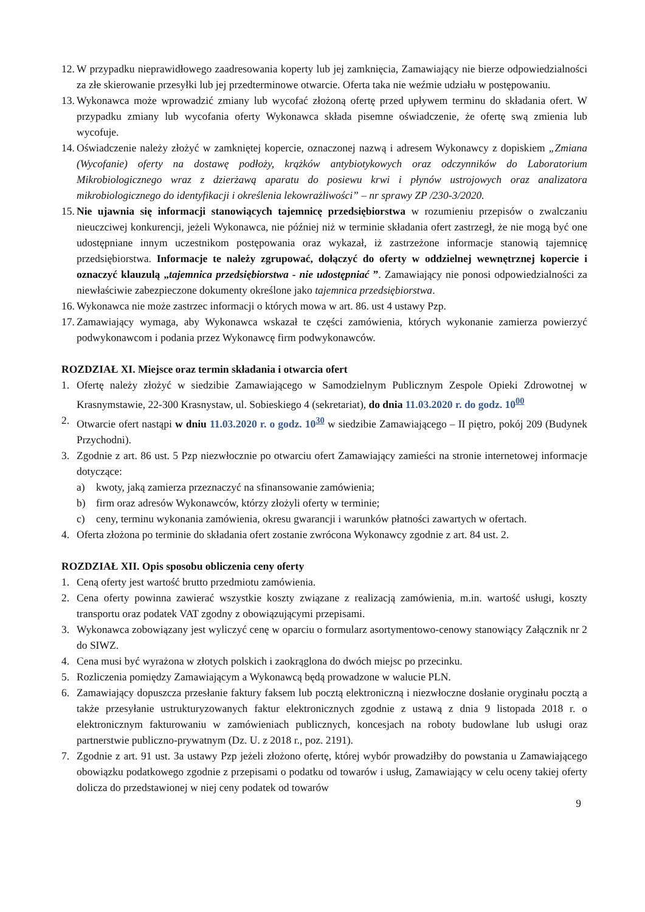12. W przypadku nieprawidłowego zaadresowania koperty lub jej zamknięcia, Zamawiający nie bierze odpowiedzialności za złe skierowanie przesyłki lub jej przedterminowe otwarcie. Oferta taka nie weźmie udziału w postępowaniu.
13. Wykonawca może wprowadzić zmiany lub wycofać złożoną ofertę przed upływem terminu do składania ofert. W przypadku zmiany lub wycofania oferty Wykonawca składa pisemne oświadczenie, że ofertę swą zmienia lub wycofuje.
14. Oświadczenie należy złożyć w zamkniętej kopercie, oznaczonej nazwą i adresem Wykonawcy z dopiskiem „Zmiana (Wycofanie) oferty na dostawę podłoży, krążków antybiotykowych oraz odczynników do Laboratorium Mikrobiologicznego wraz z dzierżawą aparatu do posiewu krwi i płynów ustrojowych oraz analizatora mikrobiologicznego do identyfikacji i określenia lekowrażliwości” – nr sprawy ZP /230-3/2020.
15. Nie ujawnia się informacji stanowiących tajemnicę przedsiębiorstwa w rozumieniu przepisów o zwalczaniu nieuczciwej konkurencji, jeżeli Wykonawca, nie później niż w terminie składania ofert zastrzegł, że nie mogą być one udostępniane innym uczestnikom postępowania oraz wykazał, iż zastrzeżone informacje stanowią tajemnicę przedsiębiorstwa. Informacje te należy zgrupować, dołączyć do oferty w oddzielnej wewnętrznej kopercie i oznaczyć klauzulą „tajemnica przedsiębiorstwa - nie udostępniać ”. Zamawiający nie ponosi odpowiedzialności za niewłaściwie zabezpieczone dokumenty określone jako tajemnica przedsiębiorstwa.
16. Wykonawca nie może zastrzec informacji o których mowa w art. 86. ust 4 ustawy Pzp.
17. Zamawiający wymaga, aby Wykonawca wskazał te części zamówienia, których wykonanie zamierza powierzyć podwykonawcom i podania przez Wykonawcę firm podwykonawców.
ROZDZIAŁ XI. Miejsce oraz termin składania i otwarcia ofert
1. Ofertę należy złożyć w siedzibie Zamawiającego w Samodzielnym Publicznym Zespole Opieki Zdrowotnej w Krasnymstawie, 22-300 Krasnystaw, ul. Sobieskiego 4 (sekretariat), do dnia 11.03.2020 r. do godz. 10<sup>00</sup>
2. Otwarcie ofert nastąpi w dniu 11.03.2020 r. o godz. 10<sup>30</sup> w siedzibie Zamawiającego – II piętro, pokój 209 (Budynek Przychodni).
3. Zgodnie z art. 86 ust. 5 Pzp niezwłocznie po otwarciu ofert Zamawiający zamieści na stronie internetowej informacje dotyczące:
a) kwoty, jaką zamierza przeznaczyć na sfinansowanie zamówienia;
b) firm oraz adresów Wykonawców, którzy złożyli oferty w terminie;
c) ceny, terminu wykonania zamówienia, okresu gwarancji i warunków płatności zawartych w ofertach.
4. Oferta złożona po terminie do składania ofert zostanie zwrócona Wykonawcy zgodnie z art. 84 ust. 2.
ROZDZIAŁ XII. Opis sposobu obliczenia ceny oferty
1. Ceną oferty jest wartość brutto przedmiotu zamówienia.
2. Cena oferty powinna zawierać wszystkie koszty związane z realizacją zamówienia, m.in. wartość usługi, koszty transportu oraz podatek VAT zgodny z obowiązującymi przepisami.
3. Wykonawca zobowiązany jest wyliczyć cenę w oparciu o formularz asortymentowo-cenowy stanowiący Załącznik nr 2 do SIWZ.
4. Cena musi być wyrażona w złotych polskich i zaokrąglona do dwóch miejsc po przecinku.
5. Rozliczenia pomiędzy Zamawiającym a Wykonawcą będą prowadzone w walucie PLN.
6. Zamawiający dopuszcza przesłanie faktury faksem lub pocztą elektroniczną i niezwłoczne dosłanie oryginału pocztą a także przesyłanie ustrukturyzowanych faktur elektronicznych zgodnie z ustawą z dnia 9 listopada 2018 r. o elektronicznym fakturowaniu w zamówieniach publicznych, koncesjach na roboty budowlane lub usługi oraz partnerstwie publiczno-prywatnym (Dz. U. z 2018 r., poz. 2191).
7. Zgodnie z art. 91 ust. 3a ustawy Pzp jeżeli złożono ofertę, której wybór prowadziłby do powstania u Zamawiającego obowiązku podatkowego zgodnie z przepisami o podatku od towarów i usług, Zamawiający w celu oceny takiej oferty dolicza do przedstawionej w niej ceny podatek od towarów
9